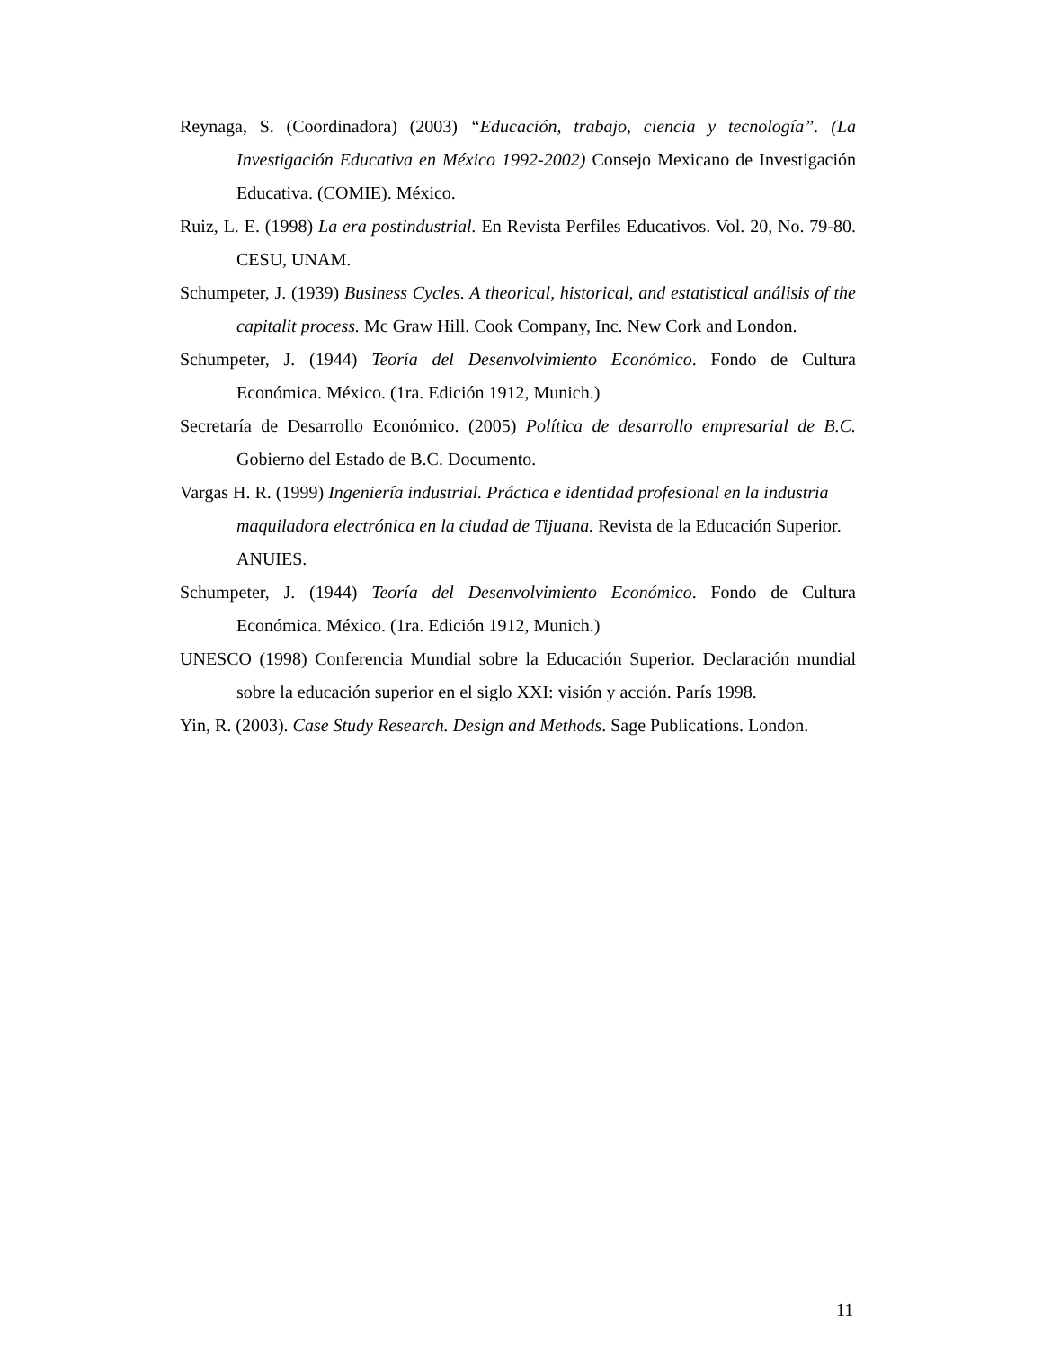Reynaga, S. (Coordinadora) (2003) “Educación, trabajo, ciencia y tecnología”. (La Investigación Educativa en México 1992-2002) Consejo Mexicano de Investigación Educativa. (COMIE). México.
Ruiz, L. E. (1998) La era postindustrial. En Revista Perfiles Educativos. Vol. 20, No. 79-80. CESU, UNAM.
Schumpeter, J. (1939) Business Cycles. A theorical, historical, and estatistical análisis of the capitalit process. Mc Graw Hill. Cook Company, Inc. New Cork and London.
Schumpeter, J. (1944) Teoría del Desenvolvimiento Económico. Fondo de Cultura Económica. México. (1ra. Edición 1912, Munich.)
Secretaría de Desarrollo Económico. (2005) Política de desarrollo empresarial de B.C. Gobierno del Estado de B.C. Documento.
Vargas H. R. (1999) Ingeniería industrial. Práctica e identidad profesional en la industria maquiladora electrónica en la ciudad de Tijuana. Revista de la Educación Superior. ANUIES.
Schumpeter, J. (1944) Teoría del Desenvolvimiento Económico. Fondo de Cultura Económica. México. (1ra. Edición 1912, Munich.)
UNESCO (1998) Conferencia Mundial sobre la Educación Superior. Declaración mundial sobre la educación superior en el siglo XXI: visión y acción. París 1998.
Yin, R. (2003). Case Study Research. Design and Methods. Sage Publications. London.
11